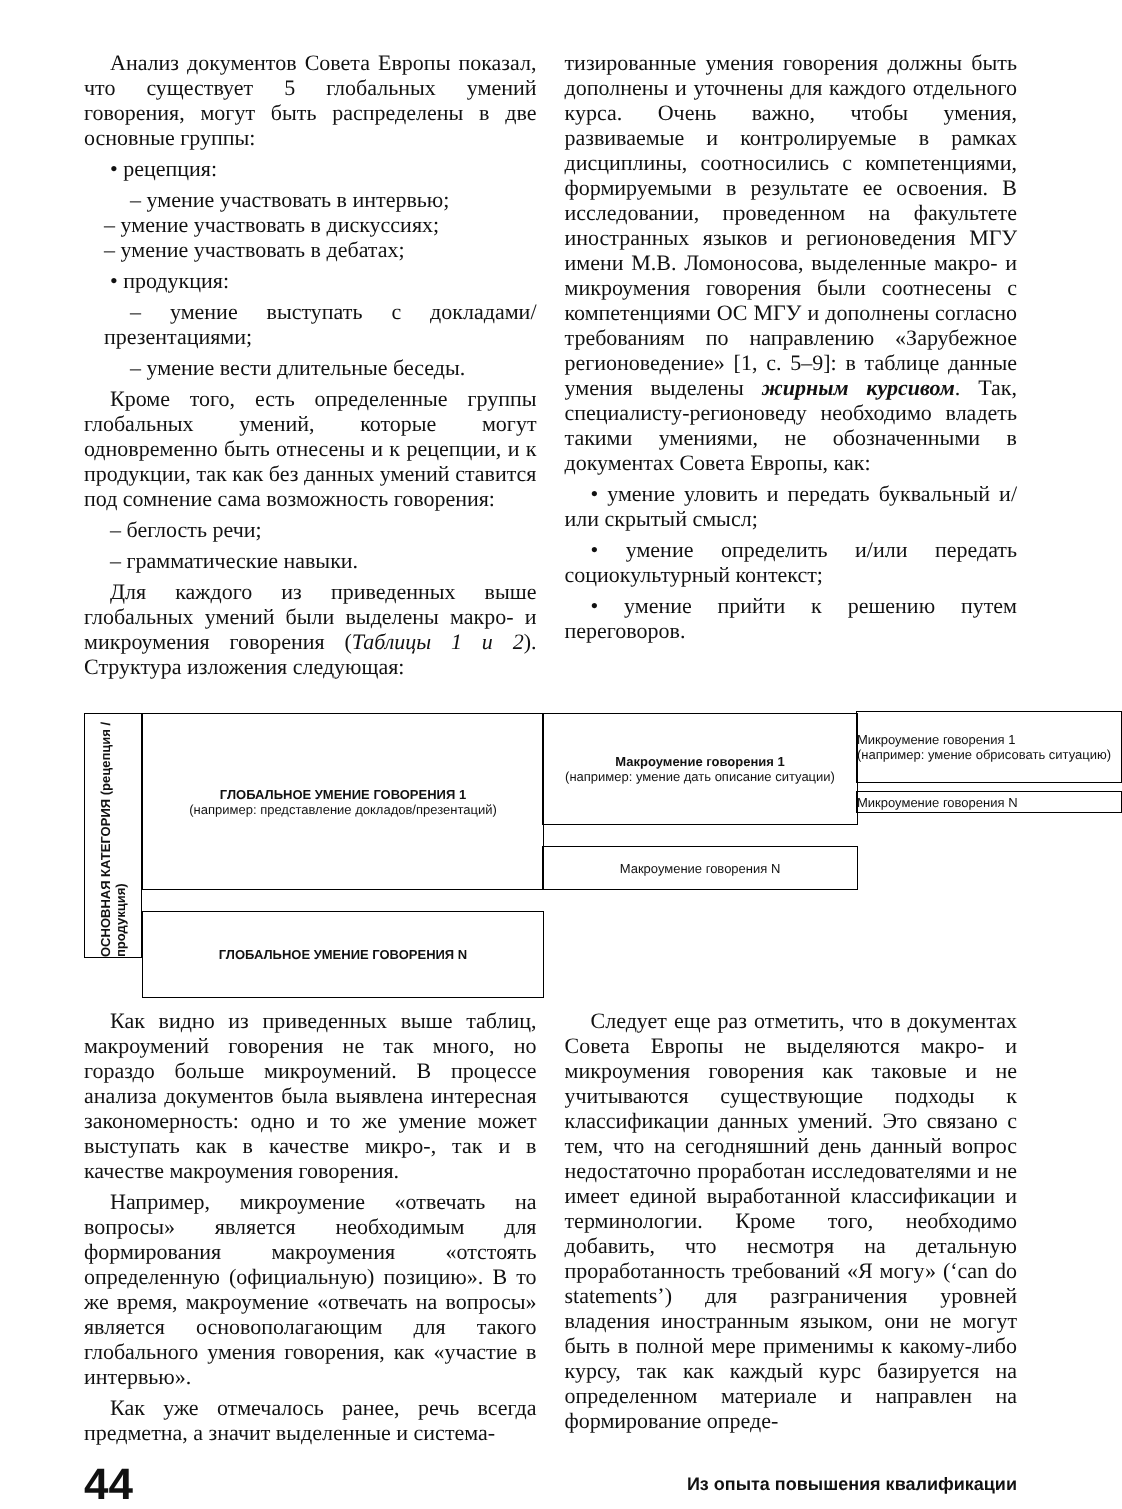Анализ документов Совета Европы показал, что существует 5 глобальных умений говорения, могут быть распределены в две основные группы:
• рецепция:
– умение участвовать в интервью;
– умение участвовать в дискуссиях;
– умение участвовать в дебатах;
• продукция:
– умение выступать с докладами/презентациями;
– умение вести длительные беседы.
Кроме того, есть определенные группы глобальных умений, которые могут одновременно быть отнесены и к рецепции, и к продукции, так как без данных умений ставится под сомнение сама возможность говорения:
– беглость речи;
– грамматические навыки.
Для каждого из приведенных выше глобальных умений были выделены макро- и микроумения говорения (Таблицы 1 и 2). Структура изложения следующая:
тизированные умения говорения должны быть дополнены и уточнены для каждого отдельного курса. Очень важно, чтобы умения, развиваемые и контролируемые в рамках дисциплины, соотносились с компетенциями, формируемыми в результате ее освоения. В исследовании, проведенном на факультете иностранных языков и регионоведения МГУ имени М.В. Ломоносова, выделенные макро- и микроумения говорения были соотнесены с компетенциями ОС МГУ и дополнены согласно требованиям по направлению «Зарубежное регионоведение» [1, с. 5–9]: в таблице данные умения выделены жирным курсивом. Так, специалисту-регионоведу необходимо владеть такими умениями, не обозначенными в документах Совета Европы, как:
• умение уловить и передать буквальный и/или скрытый смысл;
• умение определить и/или передать социокультурный контекст;
• умение прийти к решению путем переговоров.
ОСНОВНАЯ КАТЕГОРИЯ (рецепция / продукция)
ГЛОБАЛЬНОЕ УМЕНИЕ ГОВОРЕНИЯ 1
(например: представление докладов/презентаций)
Макроумение говорения 1
(например: умение дать описание ситуации)
Микроумение говорения 1
(например: умение обрисовать ситуацию)
Микроумение говорения N
Макроумение говорения N
ГЛОБАЛЬНОЕ УМЕНИЕ ГОВОРЕНИЯ N
Как видно из приведенных выше таблиц, макроумений говорения не так много, но гораздо больше микроумений. В процессе анализа документов была выявлена интересная закономерность: одно и то же умение может выступать как в качестве микро-, так и в качестве макроумения говорения.
Например, микроумение «отвечать на вопросы» является необходимым для формирования макроумения «отстоять определенную (официальную) позицию». В то же время, макроумение «отвечать на вопросы» является основополагающим для такого глобального умения говорения, как «участие в интервью».
Как уже отмечалось ранее, речь всегда предметна, а значит выделенные и система-
Следует еще раз отметить, что в документах Совета Европы не выделяются макро- и микроумения говорения как таковые и не учитываются существующие подходы к классификации данных умений. Это связано с тем, что на сегодняшний день данный вопрос недостаточно проработан исследователями и не имеет единой выработанной классификации и терминологии. Кроме того, необходимо добавить, что несмотря на детальную проработанность требований «Я могу» (‘can do statements’) для разграничения уровней владения иностранным языком, они не могут быть в полной мере применимы к какому-либо курсу, так как каждый курс базируется на определенном материале и направлен на формирование опреде-
44 Из опыта повышения квалификации